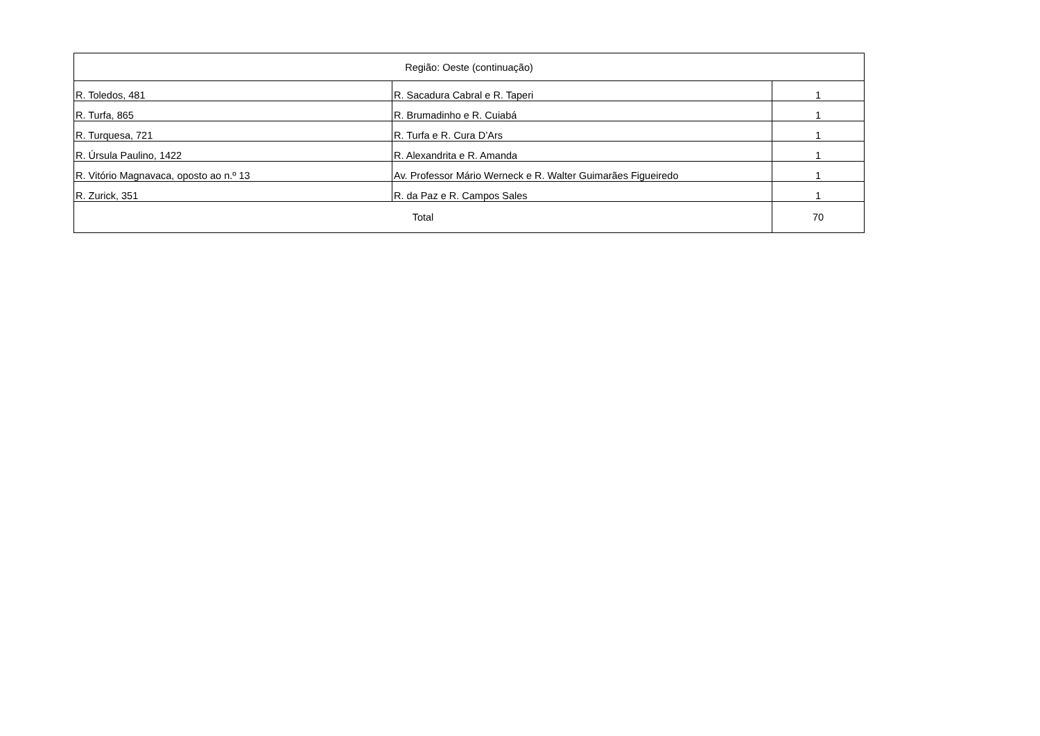| Região: Oeste (continuação) | | |
| --- | --- | --- |
| R. Toledos, 481 | R. Sacadura Cabral e R. Taperi | 1 |
| R. Turfa, 865 | R. Brumadinho e R. Cuiabá | 1 |
| R. Turquesa, 721 | R. Turfa e R. Cura D’Ars | 1 |
| R. Úrsula Paulino, 1422 | R. Alexandrita e R. Amanda | 1 |
| R. Vitório Magnavaca, oposto ao n.º 13 | Av. Professor Mário Werneck e R. Walter Guimarães Figueiredo | 1 |
| R. Zurick, 351 | R. da Paz e R. Campos Sales | 1 |
| Total | | 70 |